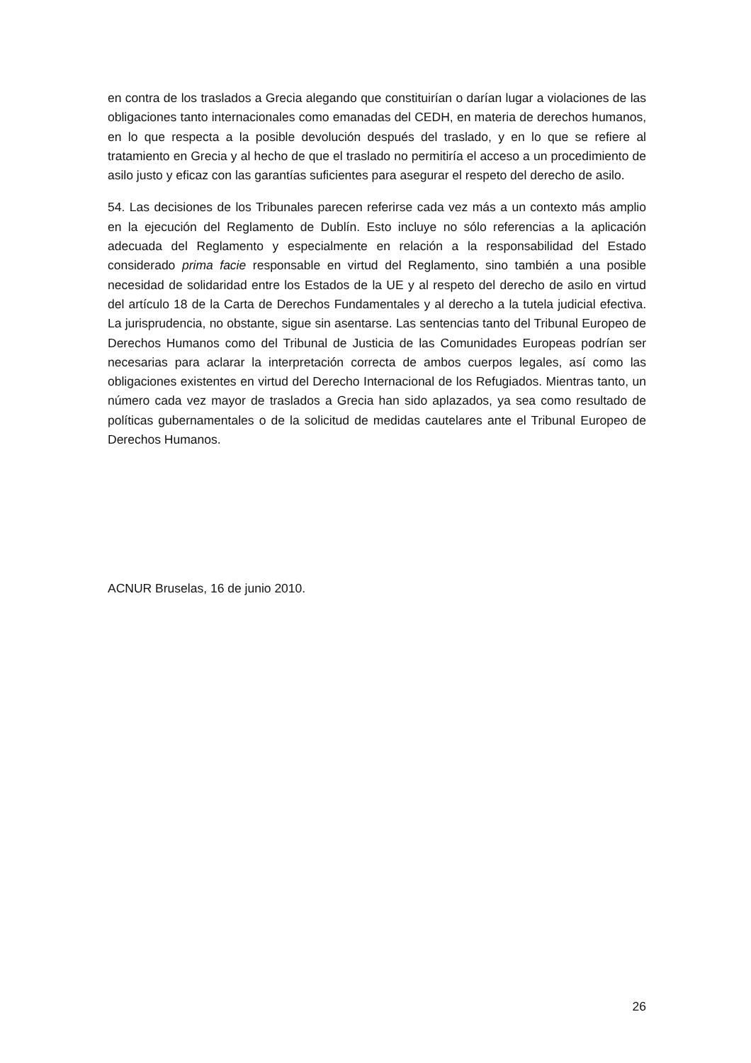en contra de los traslados a Grecia alegando que constituirían o darían lugar a violaciones de las obligaciones tanto internacionales como emanadas del CEDH, en materia de derechos humanos, en lo que respecta a la posible devolución después del traslado, y en lo que se refiere al tratamiento en Grecia y al hecho de que el traslado no permitiría el acceso a un procedimiento de asilo justo y eficaz con las garantías suficientes para asegurar el respeto del derecho de asilo.
54. Las decisiones de los Tribunales parecen referirse cada vez más a un contexto más amplio en la ejecución del Reglamento de Dublín. Esto incluye no sólo referencias a la aplicación adecuada del Reglamento y especialmente en relación a la responsabilidad del Estado considerado prima facie responsable en virtud del Reglamento, sino también a una posible necesidad de solidaridad entre los Estados de la UE y al respeto del derecho de asilo en virtud del artículo 18 de la Carta de Derechos Fundamentales y al derecho a la tutela judicial efectiva. La jurisprudencia, no obstante, sigue sin asentarse. Las sentencias tanto del Tribunal Europeo de Derechos Humanos como del Tribunal de Justicia de las Comunidades Europeas podrían ser necesarias para aclarar la interpretación correcta de ambos cuerpos legales, así como las obligaciones existentes en virtud del Derecho Internacional de los Refugiados. Mientras tanto, un número cada vez mayor de traslados a Grecia han sido aplazados, ya sea como resultado de políticas gubernamentales o de la solicitud de medidas cautelares ante el Tribunal Europeo de Derechos Humanos.
ACNUR Bruselas, 16 de junio 2010.
26